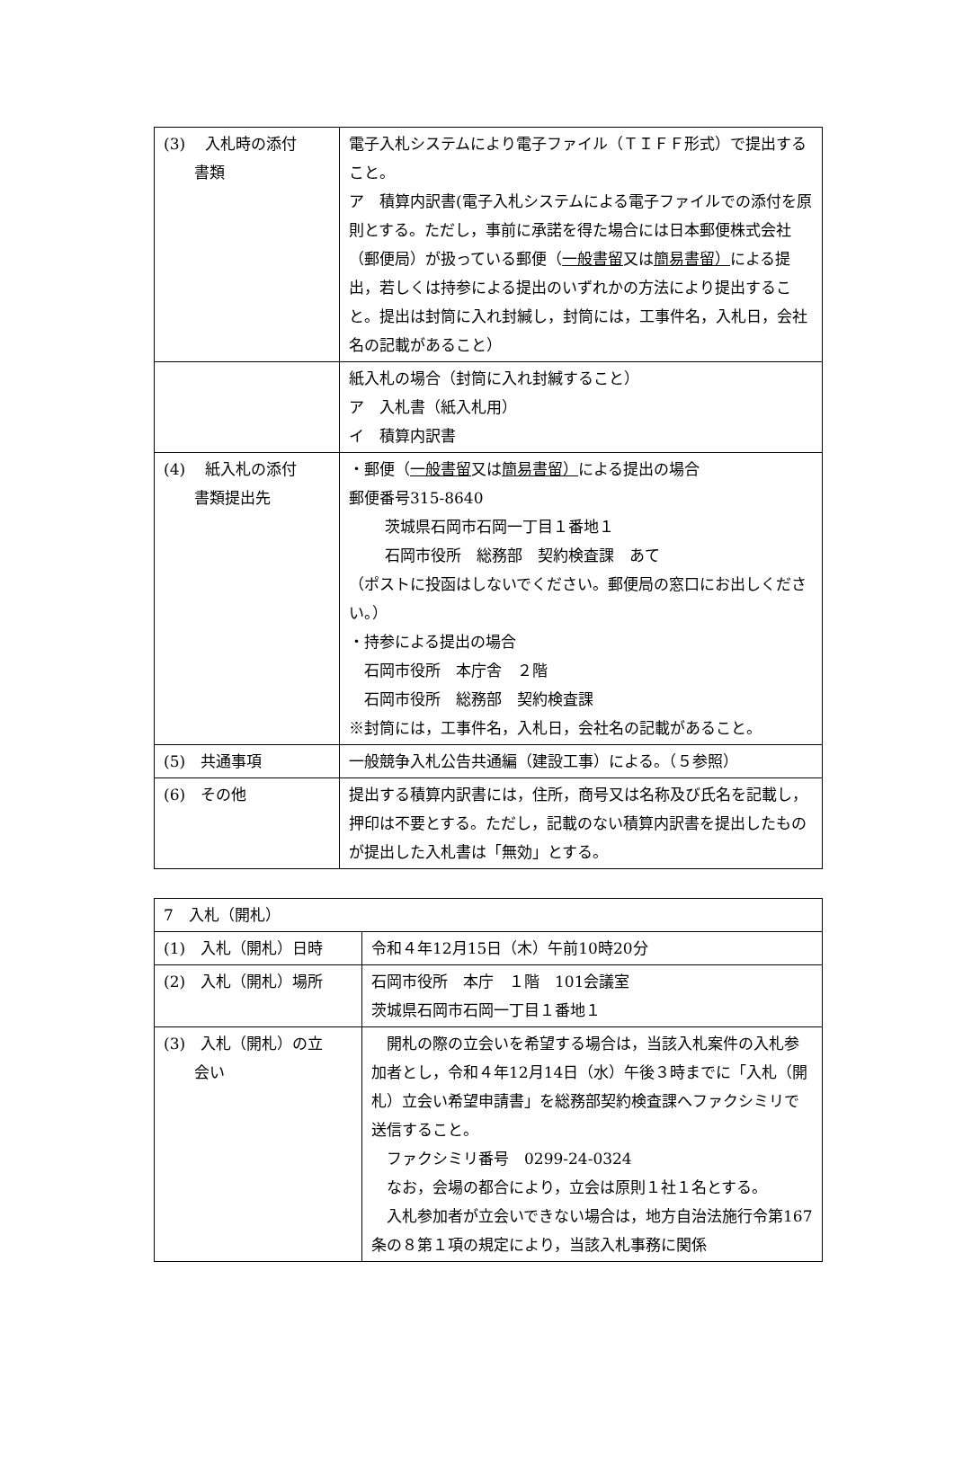| (3) 入札時の添付 書類 | 電子入札システムにより電子ファイル（ＴＩＦＦ形式）で提出すること。 ア 積算内訳書(電子入札システムによる電子ファイルでの添付を原則とする。ただし，事前に承諾を得た場合には日本郵便株式会社（郵便局）が扱っている郵便（ 一般書留 又は 簡易書留） による提出，若しくは持参による提出のいずれかの方法により提出すること。提出は封筒に入れ封緘し，封筒には，工事件名，入札日，会社名の記載があること） |
| | 紙入札の場合（封筒に入れ封緘すること） ア 入札書（紙入札用） イ 積算内訳書 |
| (4) 紙入札の添付 書類提出先 | ・郵便（ 一般書留 又は 簡易書留） による提出の場合 郵便番号315-8640 茨城県石岡市石岡一丁目１番地１ 石岡市役所 総務部 契約検査課 あて （ポストに投函はしないでください。郵便局の窓口にお出しください。） ・持参による提出の場合 石岡市役所 本庁舎 ２階 石岡市役所 総務部 契約検査課 ※封筒には，工事件名，入札日，会社名の記載があること。 |
| (5) 共通事項 | 一般競争入札公告共通編（建設工事）による。（５参照） |
| (6) その他 | 提出する積算内訳書には，住所，商号又は名称及び氏名を記載し，押印は不要とする。ただし，記載のない積算内訳書を提出したものが提出した入札書は「無効」とする。 |
| 7 入札（開札） | |
| (1) 入札（開札）日時 | 令和４年12月15日（木）午前10時20分 |
| (2) 入札（開札）場所 | 石岡市役所 本庁 １階 101会議室 茨城県石岡市石岡一丁目１番地１ |
| (3) 入札（開札）の立 会い | 開札の際の立会いを希望する場合は，当該入札案件の入札参加者とし，令和４年12月14日（水）午後３時までに「入札（開札）立会い希望申請書」を総務部契約検査課へファクシミリで送信すること。 ファクシミリ番号 0299-24-0324 なお，会場の都合により，立会は原則１社１名とする。 入札参加者が立会いできない場合は，地方自治法施行令第167条の８第１項の規定により，当該入札事務に関係 |